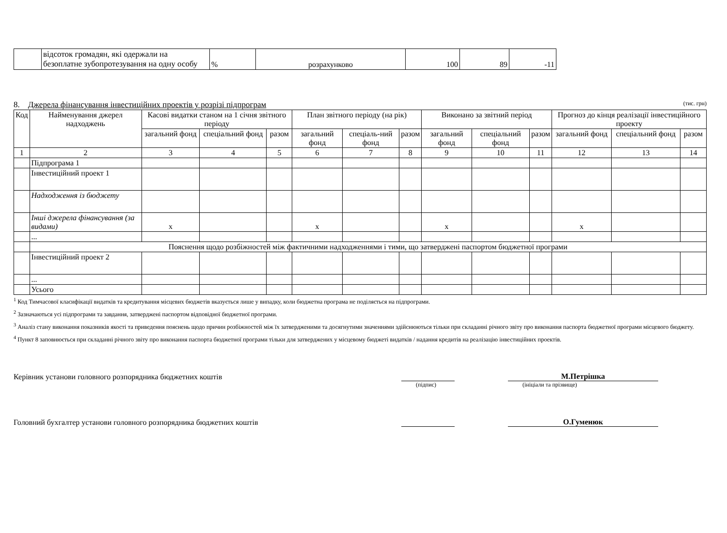| | відсоток громадян, які одержали на безоплатне зубопротезування на одну особу | % | розрахунково | 100 | 89 | -11 |
8. Джерела фінансування інвестиційних проектів у розрізі підпрограм (тис. грн)
| Код | Найменування джерел надходжень | Касові видатки станом на 1 січня звітного періоду | | | План звітного періоду (на рік) | | | Виконано за звітний період | | | Прогноз до кінця реалізації інвестиційного проекту | | |
| --- | --- | --- | --- | --- | --- | --- | --- | --- | --- | --- | --- | --- | --- |
| | | загальний фонд | спеціальний фонд | разом | загальний фонд | спеціаль-ний фонд | разом | загальний фонд | спеціальний фонд | разом | загальний фонд | спеціальний фонд | разом |
| 1 | 2 | 3 | 4 | 5 | 6 | 7 | 8 | 9 | 10 | 11 | 12 | 13 | 14 |
| | Підпрограма 1 | | | | | | | | | | | | |
| | Інвестиційний проект 1 | | | | | | | | | | | | |
| | Надходження із бюджету | | | | | | | | | | | | |
| | Інші джерела фінансування (за видами) | х | | | х | | | х | | | х | | |
| | ... | | | | | | | | | | | | |
| | Пояснення щодо розбіжностей між фактичними надходженнями і тими, що затверджені паспортом бюджетної програми | | | | | | | | | | | | |
| | Інвестиційний проект 2 | | | | | | | | | | | | |
| | ... | | | | | | | | | | | | |
| | Усього | | | | | | | | | | | | |
<sup>1</sup> Код Тимчасової класифікації видатків та кредитування місцевих бюджетів вказується лише у випадку, коли бюджетна програма не поділяється на підпрограми.
<sup>2</sup> Зазначаються усі підпрограми та завдання, затверджені паспортом відповідної бюджетної програми.
<sup>3</sup> Аналіз стану виконання показників якості та приведення пояснень щодо причин розбіжностей між їх затвердженими та досягнутими значеннями здійснюються тільки при складанні річного звіту про виконання паспорта бюджетної програми місцевого бюджету.
<sup>4</sup> Пункт 8 заповнюється при складанні річного звіту про виконання паспорта бюджетної програми тільки для затверджених у місцевому бюджеті видатків / надання кредитів на реалізацію інвестиційних проектів.
Керівник установи головного розпорядника бюджетних коштів М.Петрішка
(підпис) (ініціали та прізвище)
Головний бухгалтер установи головного розпорядника бюджетних коштів О.Гуменюк